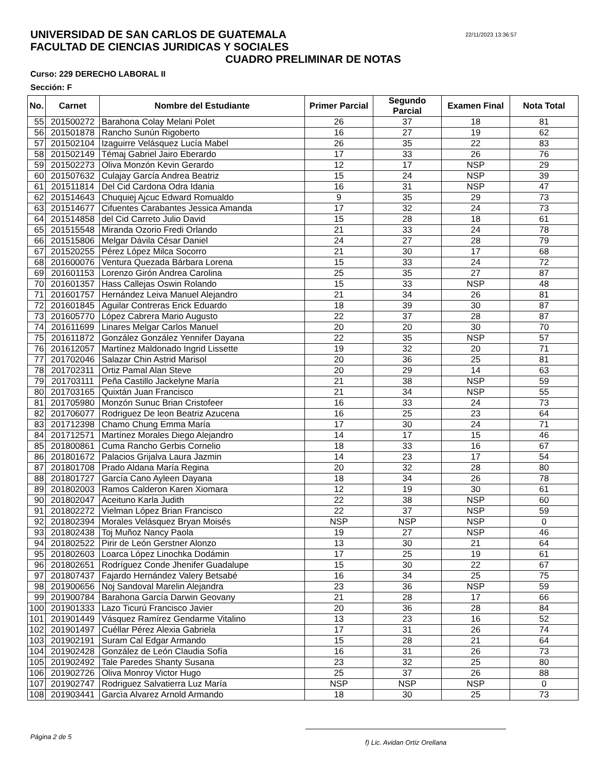UNIVERSIDAD DE SAN CARLOS DE GUATEMALA
FACULTAD DE CIENCIAS JURIDICAS Y SOCIALES
22/11/2023 13:36:57
CUADRO PRELIMINAR DE NOTAS
Curso: 229 DERECHO LABORAL II
Sección: F
| No. | Carnet | Nombre del Estudiante | Primer Parcial | Segundo Parcial | Examen Final | Nota Total |
| --- | --- | --- | --- | --- | --- | --- |
| 55 | 201500272 | Barahona Colay Melani Polet | 26 | 37 | 18 | 81 |
| 56 | 201501878 | Rancho Sunún Rigoberto | 16 | 27 | 19 | 62 |
| 57 | 201502104 | Izaguirre Velásquez Lucía Mabel | 26 | 35 | 22 | 83 |
| 58 | 201502149 | Témaj Gabriel Jairo Eberardo | 17 | 33 | 26 | 76 |
| 59 | 201502273 | Oliva Monzón Kevin Gerardo | 12 | 17 | NSP | 29 |
| 60 | 201507632 | Culajay García Andrea Beatriz | 15 | 24 | NSP | 39 |
| 61 | 201511814 | Del Cid Cardona Odra Idania | 16 | 31 | NSP | 47 |
| 62 | 201514643 | Chuquiej Ajcuc Edward Romualdo | 9 | 35 | 29 | 73 |
| 63 | 201514677 | Cifuentes Carabantes Jessica Amanda | 17 | 32 | 24 | 73 |
| 64 | 201514858 | del Cid Carreto Julio David | 15 | 28 | 18 | 61 |
| 65 | 201515548 | Miranda Ozorio Fredi Orlando | 21 | 33 | 24 | 78 |
| 66 | 201515806 | Melgar Dávila César Daniel | 24 | 27 | 28 | 79 |
| 67 | 201520255 | Pérez López Milca Socorro | 21 | 30 | 17 | 68 |
| 68 | 201600076 | Ventura Quezada Bárbara Lorena | 15 | 33 | 24 | 72 |
| 69 | 201601153 | Lorenzo Girón Andrea Carolina | 25 | 35 | 27 | 87 |
| 70 | 201601357 | Hass Callejas Oswin Rolando | 15 | 33 | NSP | 48 |
| 71 | 201601757 | Hernández Leiva Manuel Alejandro | 21 | 34 | 26 | 81 |
| 72 | 201601845 | Aguilar Contreras Erick Eduardo | 18 | 39 | 30 | 87 |
| 73 | 201605770 | López Cabrera Mario Augusto | 22 | 37 | 28 | 87 |
| 74 | 201611699 | Linares Melgar Carlos Manuel | 20 | 20 | 30 | 70 |
| 75 | 201611872 | González González Yennifer Dayana | 22 | 35 | NSP | 57 |
| 76 | 201612057 | Martínez Maldonado Ingrid Lissette | 19 | 32 | 20 | 71 |
| 77 | 201702046 | Salazar Chin Astrid Marisol | 20 | 36 | 25 | 81 |
| 78 | 201702311 | Ortiz Pamal Alan Steve | 20 | 29 | 14 | 63 |
| 79 | 201703111 | Peña Castillo Jackelyne María | 21 | 38 | NSP | 59 |
| 80 | 201703165 | Quixtán Juan Francisco | 21 | 34 | NSP | 55 |
| 81 | 201705980 | Monzón Sunuc Brian Cristofeer | 16 | 33 | 24 | 73 |
| 82 | 201706077 | Rodriguez De leon Beatriz Azucena | 16 | 25 | 23 | 64 |
| 83 | 201712398 | Chamo Chung Emma María | 17 | 30 | 24 | 71 |
| 84 | 201712571 | Martínez Morales Diego Alejandro | 14 | 17 | 15 | 46 |
| 85 | 201800861 | Cuma Rancho Gerbis Cornelio | 18 | 33 | 16 | 67 |
| 86 | 201801672 | Palacios Grijalva Laura Jazmin | 14 | 23 | 17 | 54 |
| 87 | 201801708 | Prado Aldana María Regina | 20 | 32 | 28 | 80 |
| 88 | 201801727 | García Cano Ayleen Dayana | 18 | 34 | 26 | 78 |
| 89 | 201802003 | Ramos Calderon Karen Xiomara | 12 | 19 | 30 | 61 |
| 90 | 201802047 | Aceituno Karla Judith | 22 | 38 | NSP | 60 |
| 91 | 201802272 | Vielman López Brian Francisco | 22 | 37 | NSP | 59 |
| 92 | 201802394 | Morales Velásquez Bryan Moisés | NSP | NSP | NSP | 0 |
| 93 | 201802438 | Toj Muñoz Nancy Paola | 19 | 27 | NSP | 46 |
| 94 | 201802522 | Pirir de León Gerstner Alonzo | 13 | 30 | 21 | 64 |
| 95 | 201802603 | Loarca López Linochka Dodámin | 17 | 25 | 19 | 61 |
| 96 | 201802651 | Rodríguez Conde Jhenifer Guadalupe | 15 | 30 | 22 | 67 |
| 97 | 201807437 | Fajardo Hernández Valery Betsabé | 16 | 34 | 25 | 75 |
| 98 | 201900656 | Noj Sandoval Marelin Alejandra | 23 | 36 | NSP | 59 |
| 99 | 201900784 | Barahona García Darwin Geovany | 21 | 28 | 17 | 66 |
| 100 | 201901333 | Lazo Ticurú Francisco Javier | 20 | 36 | 28 | 84 |
| 101 | 201901449 | Vásquez Ramírez Gendarme Vitalino | 13 | 23 | 16 | 52 |
| 102 | 201901497 | Cuéllar Pérez Alexia Gabriela | 17 | 31 | 26 | 74 |
| 103 | 201902191 | Suram Cal Edgar Armando | 15 | 28 | 21 | 64 |
| 104 | 201902428 | González de León Claudia Sofía | 16 | 31 | 26 | 73 |
| 105 | 201902492 | Tale Paredes Shanty Susana | 23 | 32 | 25 | 80 |
| 106 | 201902726 | Oliva Monroy Victor Hugo | 25 | 37 | 26 | 88 |
| 107 | 201902747 | Rodriguez Salvatierra Luz María | NSP | NSP | NSP | 0 |
| 108 | 201903441 | Garcìa Alvarez Arnold Armando | 18 | 30 | 25 | 73 |
Página 2 de 5
f) Lic. Avidan Ortiz Orellana